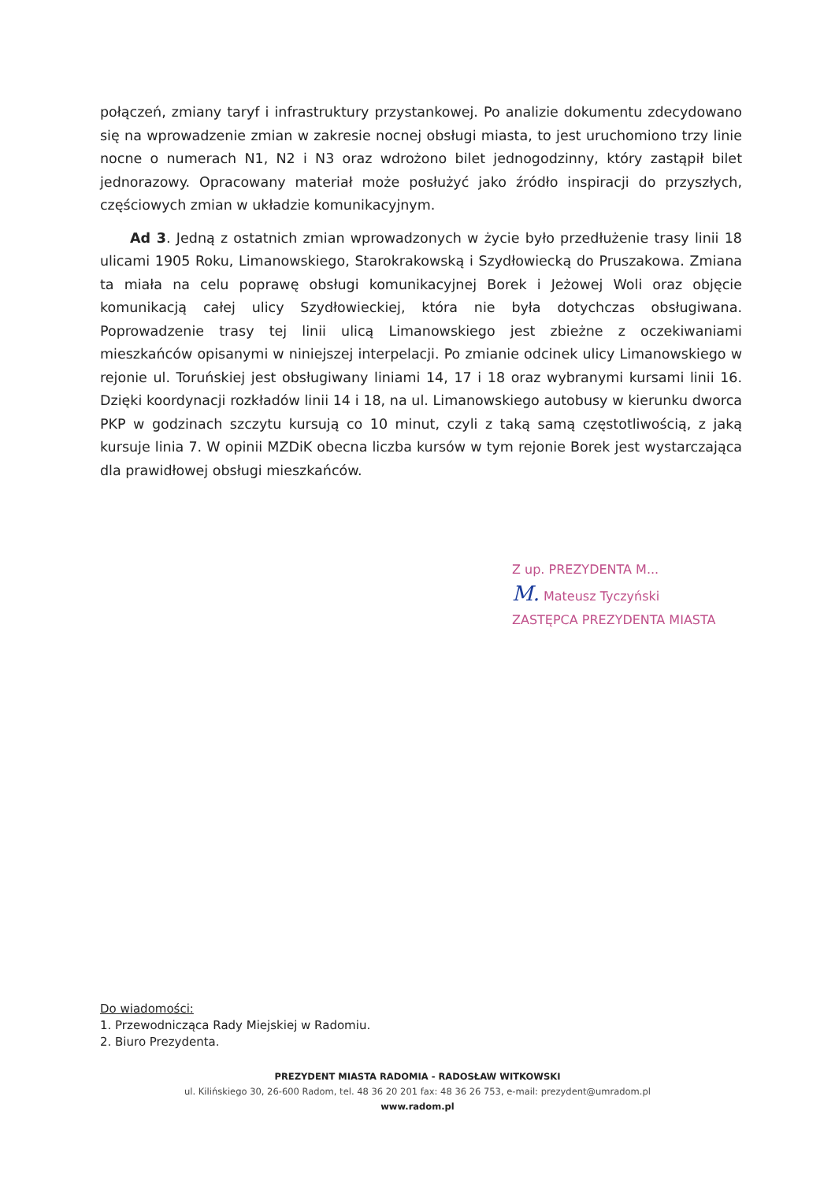połączeń, zmiany taryf i infrastruktury przystankowej. Po analizie dokumentu zdecydowano się na wprowadzenie zmian w zakresie nocnej obsługi miasta, to jest uruchomiono trzy linie nocne o numerach N1, N2 i N3 oraz wdrożono bilet jednogodzinny, który zastąpił bilet jednorazowy. Opracowany materiał może posłużyć jako źródło inspiracji do przyszłych, częściowych zmian w układzie komunikacyjnym.
Ad 3. Jedną z ostatnich zmian wprowadzonych w życie było przedłużenie trasy linii 18 ulicami 1905 Roku, Limanowskiego, Starokrakowską i Szydłowiecką do Pruszakowa. Zmiana ta miała na celu poprawę obsługi komunikacyjnej Borek i Jeżowej Woli oraz objęcie komunikacją całej ulicy Szydłowieckiej, która nie była dotychczas obsługiwana. Poprowadzenie trasy tej linii ulicą Limanowskiego jest zbieżne z oczekiwaniami mieszkańców opisanymi w niniejszej interpelacji. Po zmianie odcinek ulicy Limanowskiego w rejonie ul. Toruńskiej jest obsługiwany liniami 14, 17 i 18 oraz wybranymi kursami linii 16. Dzięki koordynacji rozkładów linii 14 i 18, na ul. Limanowskiego autobusy w kierunku dworca PKP w godzinach szczytu kursują co 10 minut, czyli z taką samą częstotliwością, z jaką kursuje linia 7. W opinii MZDiK obecna liczba kursów w tym rejonie Borek jest wystarczająca dla prawidłowej obsługi mieszkańców.
Z up. PREZYDENTA M...
M. Mateusz Tyczyński
ZASTĘPCA PREZYDENTA MIASTA
Do wiadomości:
1. Przewodnicząca Rady Miejskiej w Radomiu.
2. Biuro Prezydenta.
PREZYDENT MIASTA RADOMIA - RADOSŁAW WITKOWSKI
ul. Kilińskiego 30, 26-600 Radom, tel. 48 36 20 201 fax: 48 36 26 753, e-mail: prezydent@umradom.pl
www.radom.pl